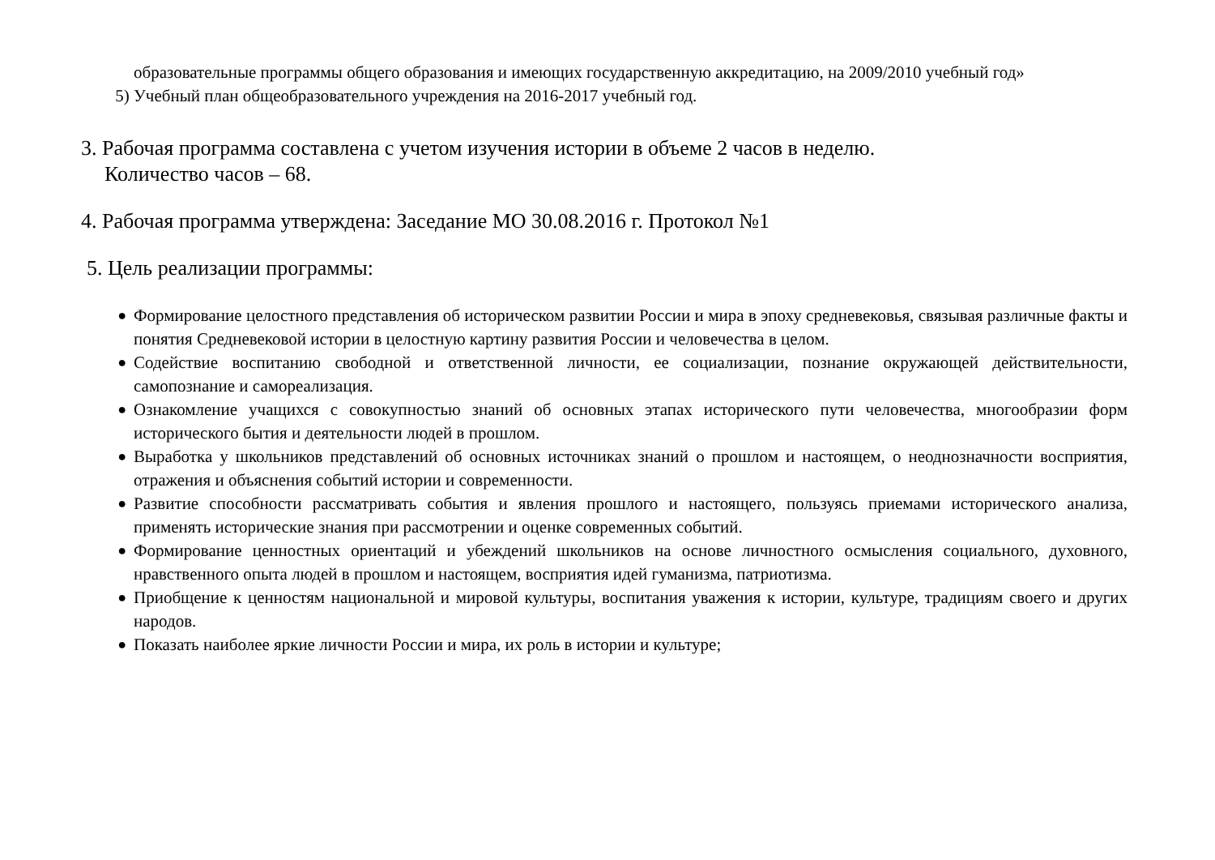образовательные программы общего образования и имеющих государственную аккредитацию, на 2009/2010 учебный год»
5) Учебный план общеобразовательного учреждения на 2016-2017 учебный год.
3. Рабочая программа составлена с учетом изучения истории в объеме 2 часов в неделю.
Количество часов – 68.
4. Рабочая программа утверждена: Заседание МО 30.08.2016 г. Протокол №1
5. Цель реализации программы:
●
Формирование целостного представления об историческом развитии России и мира в эпоху средневековья, связывая различные факты и понятия Средневековой истории в целостную картину развития России и человечества в целом.
●
Содействие воспитанию свободной и ответственной личности, ее социализации, познание окружающей действительности, самопознание и самореализация.
●
Ознакомление учащихся с совокупностью знаний об основных этапах исторического пути человечества, многообразии форм исторического бытия и деятельности людей в прошлом.
●
Выработка у школьников представлений об основных источниках знаний о прошлом и настоящем, о неоднозначности восприятия, отражения и объяснения событий истории и современности.
●
Развитие способности рассматривать события и явления прошлого и настоящего, пользуясь приемами исторического анализа, применять исторические знания при рассмотрении и оценке современных событий.
●
Формирование ценностных ориентаций и убеждений школьников на основе личностного осмысления социального, духовного, нравственного опыта людей в прошлом и настоящем, восприятия идей гуманизма, патриотизма.
●
Приобщение к ценностям национальной и мировой культуры, воспитания уважения к истории, культуре, традициям своего и других народов.
●
Показать наиболее яркие личности России и мира, их роль в истории и культуре;